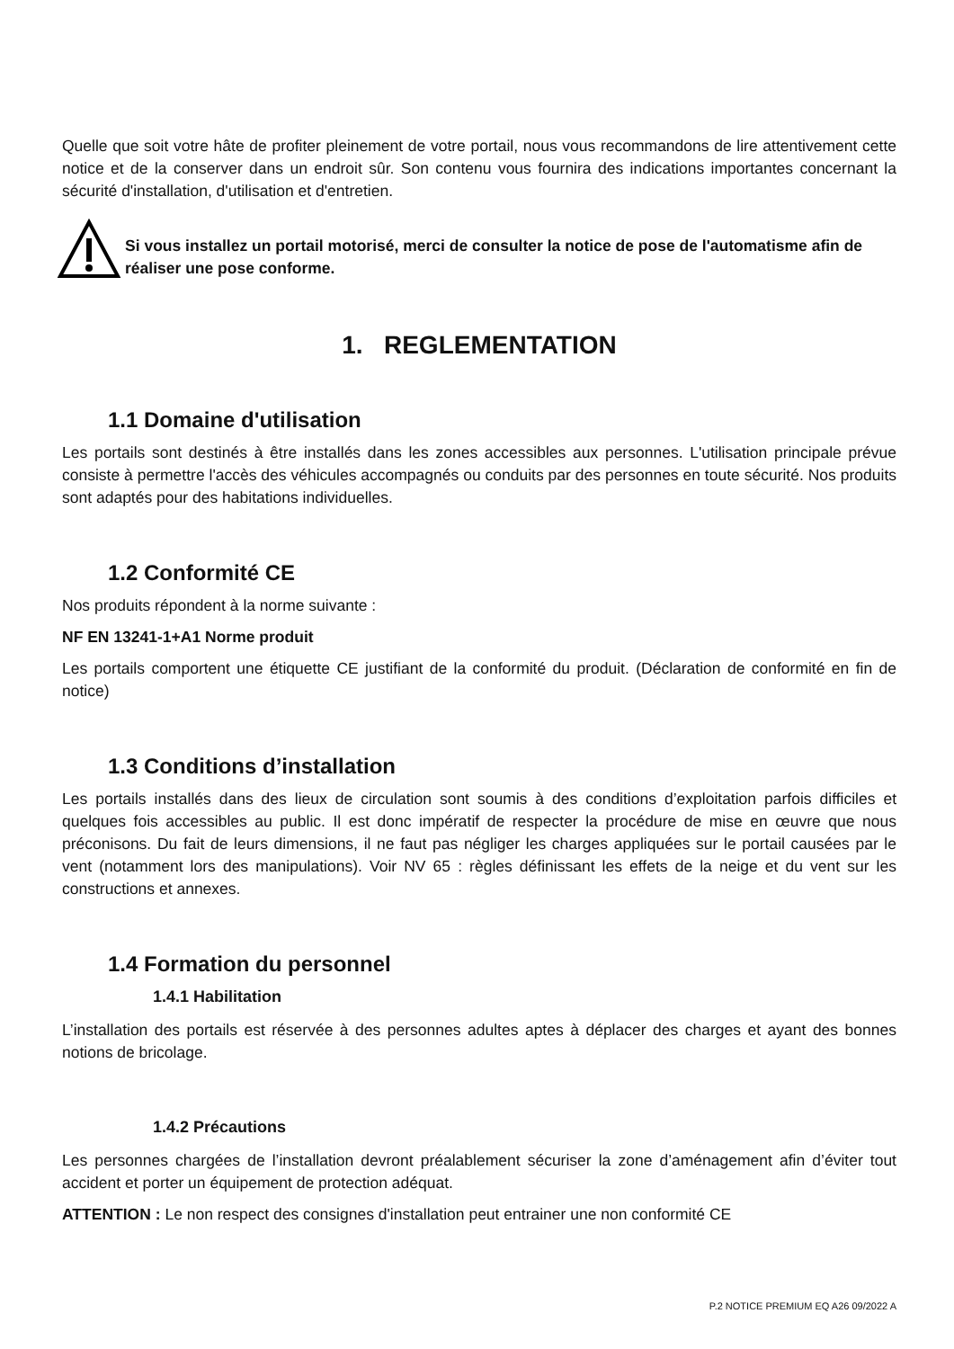Quelle que soit votre hâte de profiter pleinement de votre portail, nous vous recommandons de lire attentivement cette notice et de la conserver dans un endroit sûr. Son contenu vous fournira des indications importantes concernant la sécurité d'installation, d'utilisation et d'entretien.
Si vous installez un portail motorisé, merci de consulter la notice de pose de l'automatisme afin de réaliser une pose conforme.
1. REGLEMENTATION
1.1 Domaine d'utilisation
Les portails sont destinés à être installés dans les zones accessibles aux personnes. L'utilisation principale prévue consiste à permettre l'accès des véhicules accompagnés ou conduits par des personnes en toute sécurité. Nos produits sont adaptés pour des habitations individuelles.
1.2 Conformité CE
Nos produits répondent à la norme suivante :
NF EN 13241-1+A1 Norme produit
Les portails comportent une étiquette CE justifiant de la conformité du produit. (Déclaration de conformité en fin de notice)
1.3 Conditions d’installation
Les portails installés dans des lieux de circulation sont soumis à des conditions d’exploitation parfois difficiles et quelques fois accessibles au public. Il est donc impératif de respecter la procédure de mise en œuvre que nous préconisons. Du fait de leurs dimensions, il ne faut pas négliger les charges appliquées sur le portail causées par le vent (notamment lors des manipulations). Voir NV 65 : règles définissant les effets de la neige et du vent sur les constructions et annexes.
1.4 Formation du personnel
1.4.1 Habilitation
L’installation des portails est réservée à des personnes adultes aptes à déplacer des charges et ayant des bonnes notions de bricolage.
1.4.2 Précautions
Les personnes chargées de l’installation devront préalablement sécuriser la zone d’aménagement afin d’éviter tout accident et porter un équipement de protection adéquat.
ATTENTION : Le non respect des consignes d'installation peut entrainer une non conformité CE
P.2 NOTICE PREMIUM EQ A26 09/2022 A